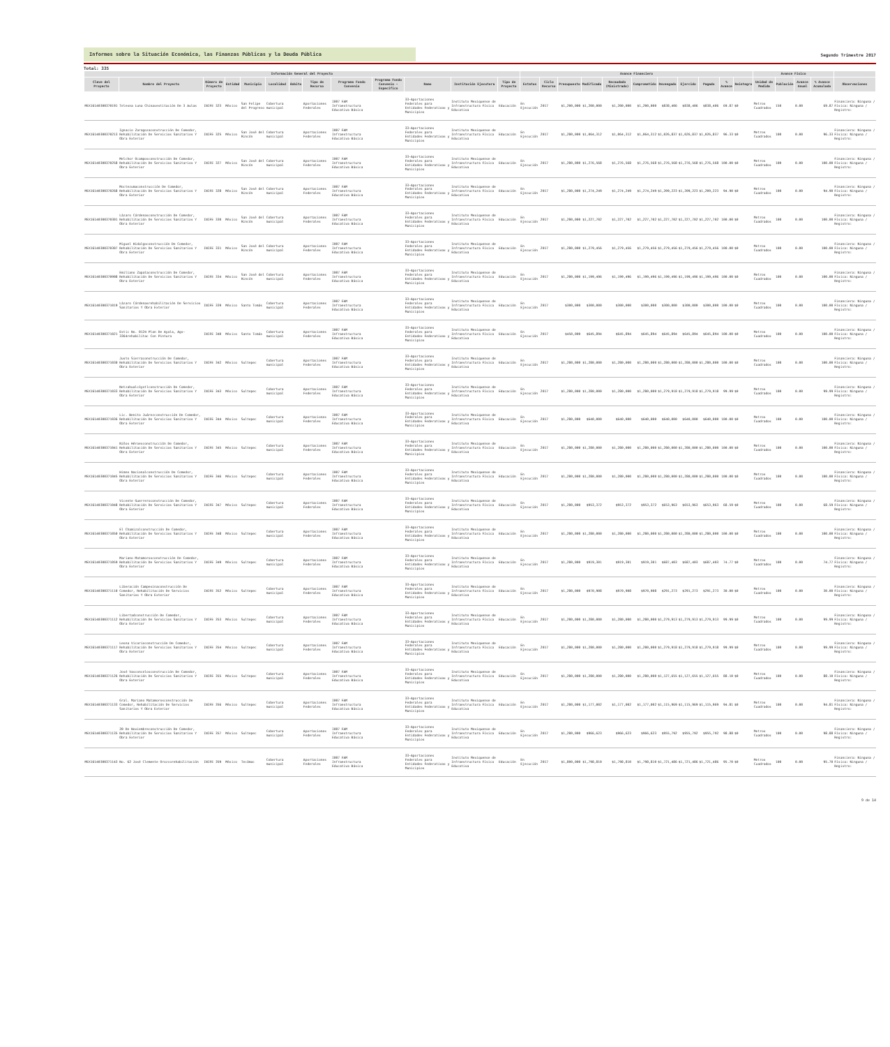Informes sobre la Situación Económica, las Finanzas Públicas y la Deuda Pública
Segundo Trimestre 2017
Total: 335
| Información General del Proyecto | | | | | | | | | | | | | Avance Financiero | | | | | | | | | | | Avance Físico | | | | |
| --- | --- | --- | --- | --- | --- | --- | --- | --- | --- | --- | --- | --- | --- | --- | --- | --- | --- | --- | --- | --- | --- | --- | --- | --- | --- | --- | --- | --- |
| Clave del Proyecto | Nombre del Proyecto | Número de Proyecto | Entidad | Municipio | Localidad | Ámbito | Tipo de Recurso | Programa Fondo Convenio | Programa Fondo Convenio - Específico | Ramo | Institución Ejecutora | Tipo de Proyecto | Estatus | Ciclo Recurso | Presupuesto | Modificado | Recaudado (Ministrado) | Comprometido | Devengado | Ejercido | Pagado | % Avance | Reintegro | Unidad de Medida | Población | Avance Anual | % Avance Acumulado | Observaciones |
| MEX16140300370191 | Telesna Luna Chinasestitación De 3 Aulas | INIFE 323 | México | San Felipe del Progreso | Cobertura municipal | | Aportaciones Federales | I007 FAM Infraestructura Educativa Básica | | 33-Aportaciones Federales para Entidades Federativas y Municipios | Instituto Mexiquense de Infraestructura Física Educativa | Educación | En Ejecución | 2017 | $1,200,000 | $1,200,000 | $1,200,000 | $1,200,000 | $838,406 | $838,406 | $838,406 | 69.87 | $0 | Metros Cuadrados | 150 | 0.00 | 69.87 | Financiera: Ninguna / Física: Ninguna / Registro: |
| MEX16140300370213 | Ignacio Zaragozaconstrucción De Comedor, Rehabilitación De Servicios Sanitarios Y Obra Exterior | INIFE 325 | México | San José del Rincón | Cobertura municipal | | Aportaciones Federales | I007 FAM Infraestructura Educativa Básica | | 33-Aportaciones Federales para Entidades Federativas y Municipios | Instituto Mexiquense de Infraestructura Física Educativa | Educación | En Ejecución | 2017 | $1,280,000 | $1,064,312 | $1,064,312 | $1,064,312 | $1,026,837 | $1,026,837 | $1,026,837 | 96.33 | $0 | Metros Cuadrados | 100 | 0.00 | 96.33 | Financiera: Ninguna / Física: Ninguna / Registro: |
| MEX16140300370258 | Melchor Ocamposconstrucción De Comedor, Rehabilitación De Servicios Sanitarios Y Obra Exterior | INIFE 327 | México | San José del Rincón | Cobertura municipal | | Aportaciones Federales | I007 FAM Infraestructura Educativa Básica | | 33-Aportaciones Federales para Entidades Federativas y Municipios | Instituto Mexiquense de Infraestructura Física Educativa | Educación | En Ejecución | 2017 | $1,280,000 | $1,276,568 | $1,276,568 | $1,276,568 | $1,276,568 | $1,276,568 | $1,276,568 | 100.00 | $0 | Metros Cuadrados | 100 | 0.00 | 100.00 | Financiera: Ninguna / Física: Ninguna / Registro: |
| MEX16140300370268 | Moctezumaconstrucción De Comedor, Rehabilitación De Servicios Sanitarios Y Obra Exterior | INIFE 328 | México | San José del Rincón | Cobertura municipal | | Aportaciones Federales | I007 FAM Infraestructura Educativa Básica | | 33-Aportaciones Federales para Entidades Federativas y Municipios | Instituto Mexiquense de Infraestructura Física Educativa | Educación | En Ejecución | 2017 | $1,280,000 | $1,274,249 | $1,274,249 | $1,274,249 | $1,209,223 | $1,209,223 | $1,209,223 | 94.90 | $0 | Metros Cuadrados | 100 | 0.00 | 94.90 | Financiera: Ninguna / Física: Ninguna / Registro: |
| MEX16140300370301 | Lázaro Cárdenasconstrucción De Comedor, Rehabilitación De Servicios Sanitarios Y Obra Exterior | INIFE 330 | México | San José del Rincón | Cobertura municipal | | Aportaciones Federales | I007 FAM Infraestructura Educativa Básica | | 33-Aportaciones Federales para Entidades Federativas y Municipios | Instituto Mexiquense de Infraestructura Física Educativa | Educación | En Ejecución | 2017 | $1,280,000 | $1,227,702 | $1,227,702 | $1,227,702 | $1,227,702 | $1,227,702 | $1,227,702 | 100.00 | $0 | Metros Cuadrados | 100 | 0.00 | 100.00 | Financiera: Ninguna / Física: Ninguna / Registro: |
| MEX16140300370307 | Miguel Hidalgoconstrucción De Comedor, Rehabilitación De Servicios Sanitarios Y Obra Exterior | INIFE 331 | México | San José del Rincón | Cobertura municipal | | Aportaciones Federales | I007 FAM Infraestructura Educativa Básica | | 33-Aportaciones Federales para Entidades Federativas y Municipios | Instituto Mexiquense de Infraestructura Física Educativa | Educación | En Ejecución | 2017 | $1,280,000 | $1,279,456 | $1,279,456 | $1,279,456 | $1,279,456 | $1,279,456 | $1,279,456 | 100.00 | $0 | Metros Cuadrados | 100 | 0.00 | 100.00 | Financiera: Ninguna / Física: Ninguna / Registro: |
| MEX16140300370998 | Emiliano Zapataconstrucción De Comedor, Rehabilitación De Servicios Sanitarios Y Obra Exterior | INIFE 334 | México | San José del Rincón | Cobertura municipal | | Aportaciones Federales | I007 FAM Infraestructura Educativa Básica | | 33-Aportaciones Federales para Entidades Federativas y Municipios | Instituto Mexiquense de Infraestructura Física Educativa | Educación | En Ejecución | 2017 | $1,280,000 | $1,199,496 | $1,199,496 | $1,199,496 | $1,199,496 | $1,199,496 | $1,199,496 | 100.00 | $0 | Metros Cuadrados | 100 | 0.00 | 100.00 | Financiera: Ninguna / Física: Ninguna / Registro: |
| MEX16140300371019 | Lázaro Cárdenasrehabilitación De Servicios Sanitarios Y Obra Exterior | INIFE 339 | México | Santo Tomás | Cobertura municipal | | Aportaciones Federales | I007 FAM Infraestructura Educativa Básica | | 33-Aportaciones Federales para Entidades Federativas y Municipios | Instituto Mexiquense de Infraestructura Física Educativa | Educación | En Ejecución | 2017 | $300,000 | $300,000 | $300,000 | $300,000 | $300,000 | $300,000 | $300,000 | 100.00 | $0 | Metros Cuadrados | 100 | 0.00 | 100.00 | Financiera: Ninguna / Física: Ninguna / Registro: |
| MEX16140300371021 | Estic No. 0124 Plan De Ayala, Ags-3364rehabilitac Con Pintura | INIFE 340 | México | Santo Tomás | Cobertura municipal | | Aportaciones Federales | I007 FAM Infraestructura Educativa Básica | | 33-Aportaciones Federales para Entidades Federativas y Municipios | Instituto Mexiquense de Infraestructura Física Educativa | Educación | En Ejecución | 2017 | $450,000 | $645,894 | $645,894 | $645,894 | $645,894 | $645,894 | $645,894 | 100.00 | $0 | Metros Cuadrados | 100 | 0.00 | 100.00 | Financiera: Ninguna / Física: Ninguna / Registro: |
| MEX16140300371030 | Justo Sierraconstrucción De Comedor, Rehabilitación De Servicios Sanitarios Y Obra Exterior | INIFE 342 | México | Sultepec | Cobertura municipal | | Aportaciones Federales | I007 FAM Infraestructura Educativa Básica | | 33-Aportaciones Federales para Entidades Federativas y Municipios | Instituto Mexiquense de Infraestructura Física Educativa | Educación | En Ejecución | 2017 | $1,280,000 | $1,280,000 | $1,280,000 | $1,280,000 | $1,280,000 | $1,280,000 | $1,280,000 | 100.00 | $0 | Metros Cuadrados | 100 | 0.00 | 100.00 | Financiera: Ninguna / Física: Ninguna / Registro: |
| MEX16140300371033 | Netzahualcóyotlconstrucción De Comedor, Rehabilitación De Servicios Sanitarios Y Obra Exterior | INIFE 343 | México | Sultepec | Cobertura municipal | | Aportaciones Federales | I007 FAM Infraestructura Educativa Básica | | 33-Aportaciones Federales para Entidades Federativas y Municipios | Instituto Mexiquense de Infraestructura Física Educativa | Educación | En Ejecución | 2017 | $1,280,000 | $1,280,000 | $1,280,000 | $1,280,000 | $1,279,918 | $1,279,918 | $1,279,918 | 99.99 | $0 | Metros Cuadrados | 100 | 0.00 | 99.99 | Financiera: Ninguna / Física: Ninguna / Registro: |
| MEX16140300371036 | Lic. Benito Juárezconstrucción De Comedor, Rehabilitación De Servicios Sanitarios Y Obra Exterior | INIFE 344 | México | Sultepec | Cobertura municipal | | Aportaciones Federales | I007 FAM Infraestructura Educativa Básica | | 33-Aportaciones Federales para Entidades Federativas y Municipios | Instituto Mexiquense de Infraestructura Física Educativa | Educación | En Ejecución | 2017 | $1,280,000 | $640,000 | $640,000 | $640,000 | $640,000 | $640,000 | $640,000 | 100.00 | $0 | Metros Cuadrados | 100 | 0.00 | 100.00 | Financiera: Ninguna / Física: Ninguna / Registro: |
| MEX16140300371041 | Niños Héroesconstrucción De Comedor, Rehabilitación De Servicios Sanitarios Y Obra Exterior | INIFE 345 | México | Sultepec | Cobertura municipal | | Aportaciones Federales | I007 FAM Infraestructura Educativa Básica | | 33-Aportaciones Federales para Entidades Federativas y Municipios | Instituto Mexiquense de Infraestructura Física Educativa | Educación | En Ejecución | 2017 | $1,280,000 | $1,280,000 | $1,280,000 | $1,280,000 | $1,280,000 | $1,280,000 | $1,280,000 | 100.00 | $0 | Metros Cuadrados | 100 | 0.00 | 100.00 | Financiera: Ninguna / Física: Ninguna / Registro: |
| MEX16140300371045 | Himno Nacionalconstrucción De Comedor, Rehabilitación De Servicios Sanitarios Y Obra Exterior | INIFE 346 | México | Sultepec | Cobertura municipal | | Aportaciones Federales | I007 FAM Infraestructura Educativa Básica | | 33-Aportaciones Federales para Entidades Federativas y Municipios | Instituto Mexiquense de Infraestructura Física Educativa | Educación | En Ejecución | 2017 | $1,280,000 | $1,280,000 | $1,280,000 | $1,280,000 | $1,280,000 | $1,280,000 | $1,280,000 | 100.00 | $0 | Metros Cuadrados | 100 | 0.00 | 100.00 | Financiera: Ninguna / Física: Ninguna / Registro: |
| MEX16140300371048 | Vicente Guerreroconstrucción De Comedor, Rehabilitación De Servicios Sanitarios Y Obra Exterior | INIFE 347 | México | Sultepec | Cobertura municipal | | Aportaciones Federales | I007 FAM Infraestructura Educativa Básica | | 33-Aportaciones Federales para Entidades Federativas y Municipios | Instituto Mexiquense de Infraestructura Física Educativa | Educación | En Ejecución | 2017 | $1,280,000 | $953,372 | $953,372 | $953,372 | $653,963 | $653,963 | $653,963 | 68.59 | $0 | Metros Cuadrados | 100 | 0.00 | 68.59 | Financiera: Ninguna / Física: Ninguna / Registro: |
| MEX16140300371050 | El Chamizalconstrucción De Comedor, Rehabilitación De Servicios Sanitarios Y Obra Exterior | INIFE 348 | México | Sultepec | Cobertura municipal | | Aportaciones Federales | I007 FAM Infraestructura Educativa Básica | | 33-Aportaciones Federales para Entidades Federativas y Municipios | Instituto Mexiquense de Infraestructura Física Educativa | Educación | En Ejecución | 2017 | $1,280,000 | $1,280,000 | $1,280,000 | $1,280,000 | $1,280,000 | $1,280,000 | $1,280,000 | 100.00 | $0 | Metros Cuadrados | 100 | 0.00 | 100.00 | Financiera: Ninguna / Física: Ninguna / Registro: |
| MEX16140300371059 | Mariano Matamorosconstrucción De Comedor, Rehabilitación De Servicios Sanitarios Y Obra Exterior | INIFE 349 | México | Sultepec | Cobertura municipal | | Aportaciones Federales | I007 FAM Infraestructura Educativa Básica | | 33-Aportaciones Federales para Entidades Federativas y Municipios | Instituto Mexiquense de Infraestructura Física Educativa | Educación | En Ejecución | 2017 | $1,280,000 | $919,301 | $919,301 | $919,301 | $687,403 | $687,403 | $687,403 | 74.77 | $0 | Metros Cuadrados | 100 | 0.00 | 74.77 | Financiera: Ninguna / Física: Ninguna / Registro: |
| MEX16140300371110 | Liberación Campesinaconstrucción De Comedor, Rehabilitación De Servicios Sanitarios Y Obra Exterior | INIFE 352 | México | Sultepec | Cobertura municipal | | Aportaciones Federales | I007 FAM Infraestructura Educativa Básica | | 33-Aportaciones Federales para Entidades Federativas y Municipios | Instituto Mexiquense de Infraestructura Física Educativa | Educación | En Ejecución | 2017 | $1,280,000 | $970,908 | $970,908 | $970,908 | $291,273 | $291,273 | $291,273 | 30.00 | $0 | Metros Cuadrados | 100 | 0.00 | 30.00 | Financiera: Ninguna / Física: Ninguna / Registro: |
| MEX16140300371112 | Libertadconstrucción De Comedor, Rehabilitación De Servicios Sanitarios Y Obra Exterior | INIFE 353 | México | Sultepec | Cobertura municipal | | Aportaciones Federales | I007 FAM Infraestructura Educativa Básica | | 33-Aportaciones Federales para Entidades Federativas y Municipios | Instituto Mexiquense de Infraestructura Física Educativa | Educación | En Ejecución | 2017 | $1,280,000 | $1,280,000 | $1,280,000 | $1,280,000 | $1,279,913 | $1,279,913 | $1,279,913 | 99.99 | $0 | Metros Cuadrados | 100 | 0.00 | 99.99 | Financiera: Ninguna / Física: Ninguna / Registro: |
| MEX16140300371117 | Leona Vicarioconstrucción De Comedor, Rehabilitación De Servicios Sanitarios Y Obra Exterior | INIFE 354 | México | Sultepec | Cobertura municipal | | Aportaciones Federales | I007 FAM Infraestructura Educativa Básica | | 33-Aportaciones Federales para Entidades Federativas y Municipios | Instituto Mexiquense de Infraestructura Física Educativa | Educación | En Ejecución | 2017 | $1,280,000 | $1,280,000 | $1,280,000 | $1,280,000 | $1,279,918 | $1,279,918 | $1,279,918 | 99.99 | $0 | Metros Cuadrados | 100 | 0.00 | 99.99 | Financiera: Ninguna / Física: Ninguna / Registro: |
| MEX16140300371126 | José Vasconcelosconstrucción De Comedor, Rehabilitación De Servicios Sanitarios Y Obra Exterior | INIFE 355 | México | Sultepec | Cobertura municipal | | Aportaciones Federales | I007 FAM Infraestructura Educativa Básica | | 33-Aportaciones Federales para Entidades Federativas y Municipios | Instituto Mexiquense de Infraestructura Física Educativa | Educación | En Ejecución | 2017 | $1,280,000 | $1,280,000 | $1,280,000 | $1,280,000 | $1,127,655 | $1,127,655 | $1,127,655 | 88.10 | $0 | Metros Cuadrados | 100 | 0.00 | 88.10 | Financiera: Ninguna / Física: Ninguna / Registro: |
| MEX16140300371133 | Gral. Mariano Matamorosconstrucción De Comedor, Rehabilitación De Servicios Sanitarios Y Obra Exterior | INIFE 356 | México | Sultepec | Cobertura municipal | | Aportaciones Federales | I007 FAM Infraestructura Educativa Básica | | 33-Aportaciones Federales para Entidades Federativas y Municipios | Instituto Mexiquense de Infraestructura Física Educativa | Educación | En Ejecución | 2017 | $1,280,000 | $1,177,002 | $1,177,002 | $1,177,002 | $1,115,969 | $1,115,969 | $1,115,969 | 94.81 | $0 | Metros Cuadrados | 100 | 0.00 | 94.81 | Financiera: Ninguna / Física: Ninguna / Registro: |
| MEX16140300371135 | 20 De Noviembreconstrucción De Comedor, Rehabilitación De Servicios Sanitarios Y Obra Exterior | INIFE 357 | México | Sultepec | Cobertura municipal | | Aportaciones Federales | I007 FAM Infraestructura Educativa Básica | | 33-Aportaciones Federales para Entidades Federativas y Municipios | Instituto Mexiquense de Infraestructura Física Educativa | Educación | En Ejecución | 2017 | $1,280,000 | $966,623 | $966,623 | $966,623 | $955,792 | $955,792 | $955,792 | 98.88 | $0 | Metros Cuadrados | 100 | 0.00 | 98.88 | Financiera: Ninguna / Física: Ninguna / Registro: |
| MEX16140300371143 | No. 62 José Clemente Orozcorehabilitación | INIFE 359 | México | Tecámac | Cobertura municipal | | Aportaciones Federales | I007 FAM Infraestructura Educativa Básica | | 33-Aportaciones Federales para Entidades Federativas y Municipios | Instituto Mexiquense de Infraestructura Física Educativa | Educación | En Ejecución | 2017 | $1,800,000 | $1,798,810 | $1,798,810 | $1,798,810 | $1,721,486 | $1,721,486 | $1,721,486 | 95.70 | $0 | Metros Cuadrados | 100 | 0.00 | 95.70 | Financiera: Ninguna / Física: Ninguna / Registro: |
9 de 14